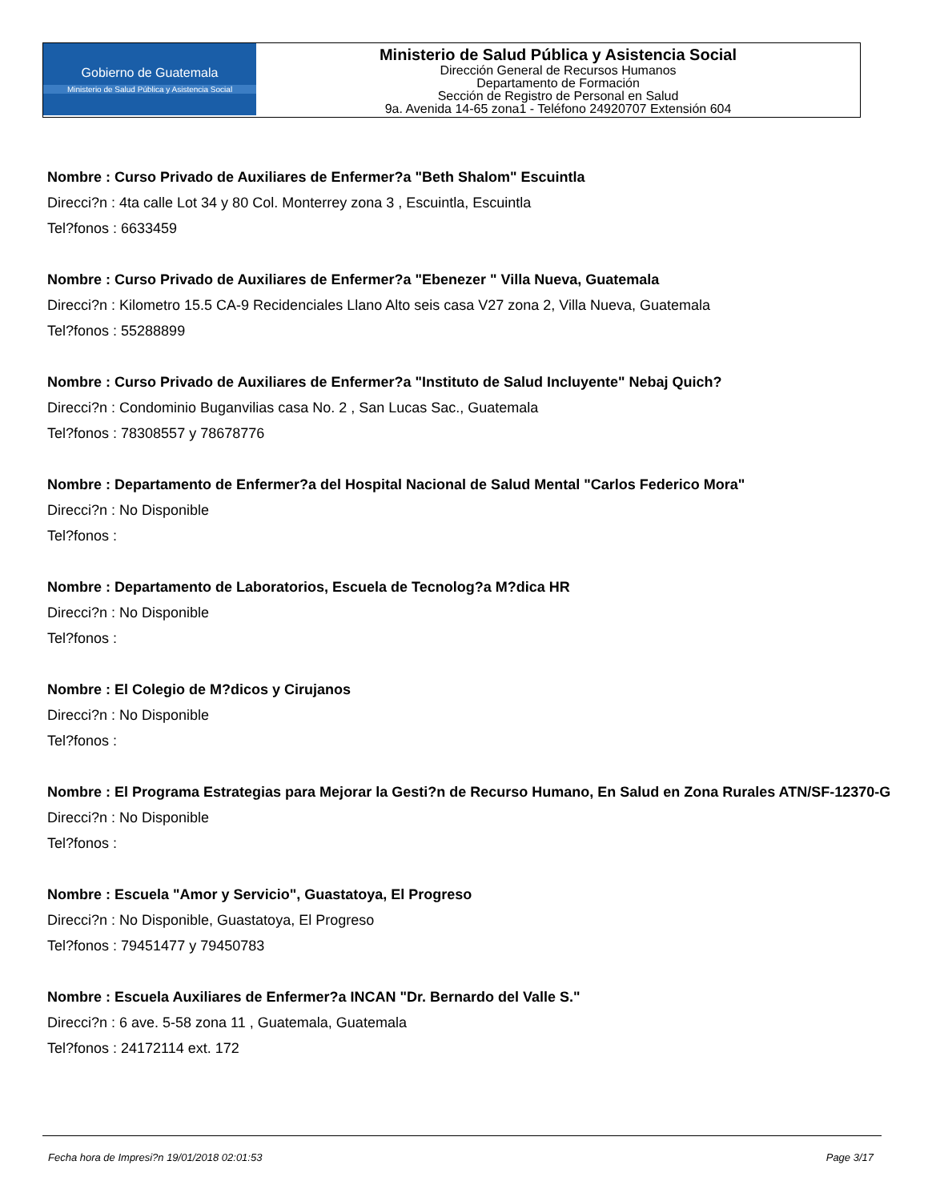Gobierno de Guatemala
Ministerio de Salud Pública y Asistencia Social
Ministerio de Salud Pública y Asistencia Social
Dirección General de Recursos Humanos
Departamento de Formación
Sección de Registro de Personal en Salud
9a. Avenida 14-65 zona1 - Teléfono 24920707 Extensión 604
Nombre : Curso Privado de Auxiliares de Enfermer?a "Beth Shalom" Escuintla
Direcci?n : 4ta calle Lot 34 y 80 Col. Monterrey zona 3 , Escuintla, Escuintla
Tel?fonos : 6633459
Nombre : Curso Privado de Auxiliares de Enfermer?a "Ebenezer " Villa Nueva, Guatemala
Direcci?n : Kilometro 15.5 CA-9 Recidenciales Llano Alto seis casa V27 zona 2, Villa Nueva, Guatemala
Tel?fonos : 55288899
Nombre : Curso Privado de Auxiliares de Enfermer?a "Instituto de Salud Incluyente" Nebaj Quich?
Direcci?n : Condominio Buganvilias casa No. 2 , San Lucas Sac., Guatemala
Tel?fonos : 78308557 y 78678776
Nombre : Departamento de Enfermer?a del Hospital Nacional de Salud Mental "Carlos Federico Mora"
Direcci?n : No Disponible
Tel?fonos :
Nombre : Departamento de Laboratorios, Escuela de Tecnolog?a M?dica HR
Direcci?n : No Disponible
Tel?fonos :
Nombre : El Colegio de M?dicos y Cirujanos
Direcci?n : No Disponible
Tel?fonos :
Nombre : El Programa Estrategias para Mejorar la Gesti?n de Recurso Humano, En Salud en Zona Rurales ATN/SF-12370-G
Direcci?n : No Disponible
Tel?fonos :
Nombre : Escuela "Amor y Servicio", Guastatoya, El Progreso
Direcci?n : No Disponible, Guastatoya, El Progreso
Tel?fonos : 79451477 y 79450783
Nombre : Escuela Auxiliares de Enfermer?a INCAN "Dr. Bernardo del Valle S."
Direcci?n : 6 ave. 5-58 zona 11 , Guatemala, Guatemala
Tel?fonos : 24172114 ext. 172
Fecha hora de Impresi?n 19/01/2018 02:01:53 Page 3/17